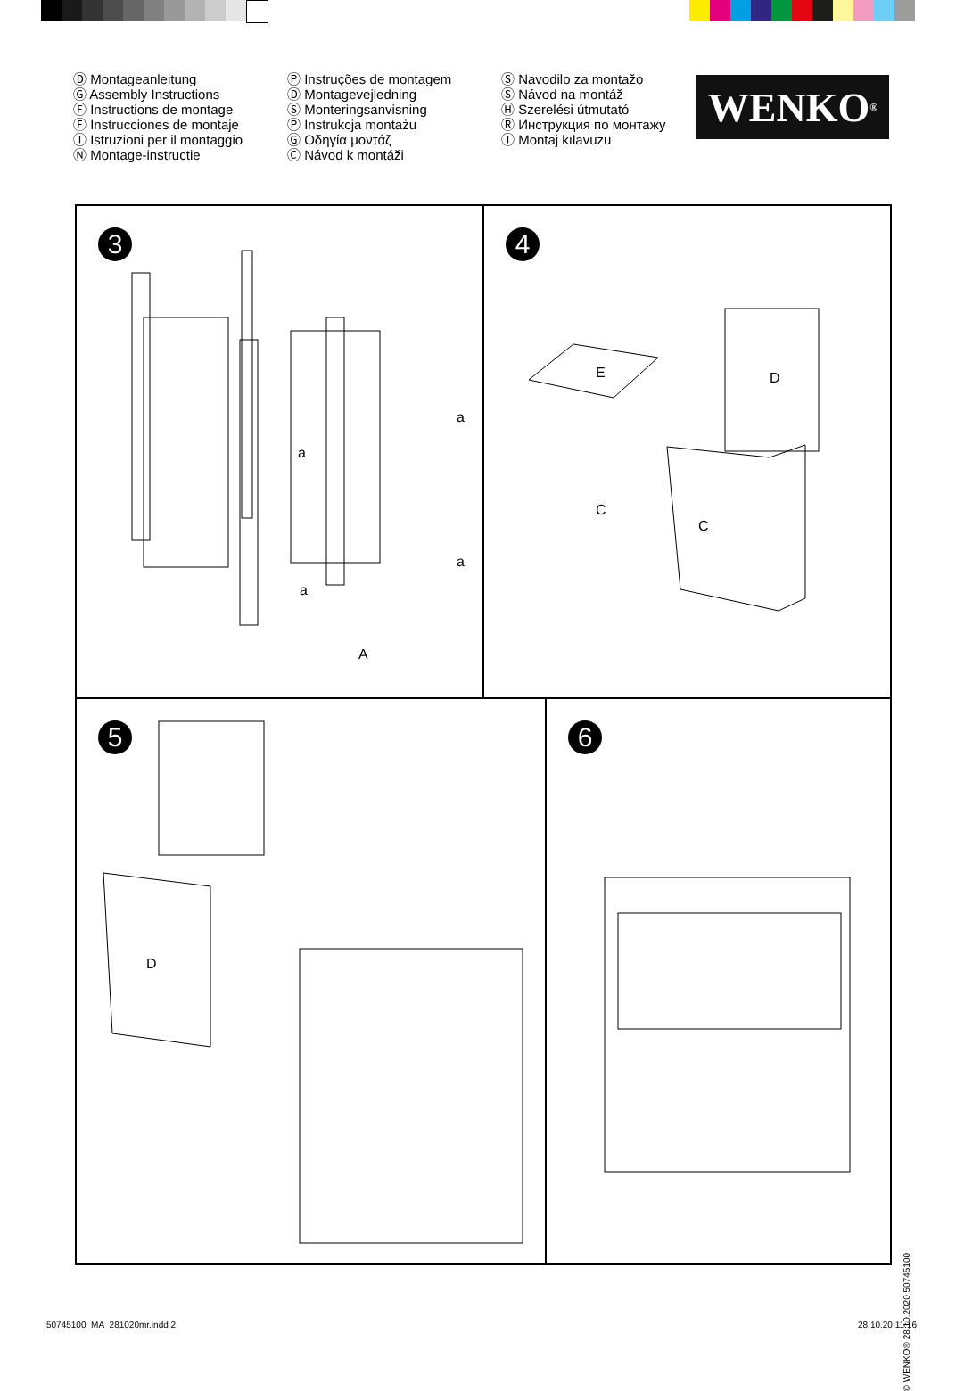Ⓓ Montageanleitung
Ⓖ Assembly Instructions
Ⓕ Instructions de montage
Ⓔ Instrucciones de montaje
Ⓘ Istruzioni per il montaggio
Ⓝ Montage-instructie
Ⓟ Instruções de montagem
Ⓓ Montagevejledning
Ⓢ Monteringsanvisning
Ⓟ Instrukcja montażu
Ⓖ Οδηγία μοντάζ
Ⓒ Návod k montáži
Ⓢ Navodilo za montažo
Ⓢ Návod na montáž
Ⓗ Szerelési útmutató
Ⓡ Инструкция по монтажу
Ⓣ Montaj kılavuzu
WENKO<sup>®</sup>
3
a
a
a
a
A
4
E D
C
C
5
D
6
© WENKO® 28.10.2020 50745100
50745100_MA_281020mr.indd 2 28.10.20 11:16